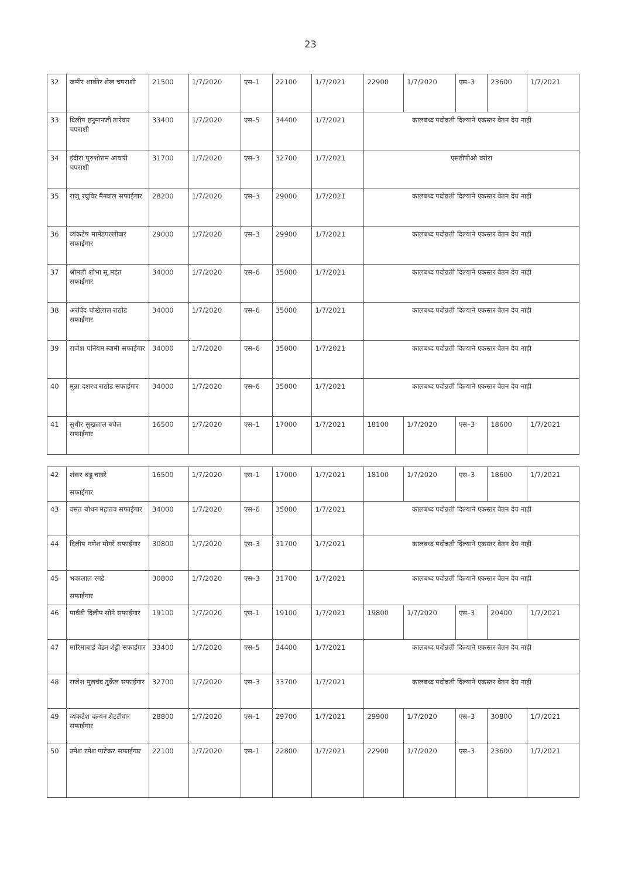23
| 32 | जमीर शाकीर शेख चपराशी | 21500 | 1/7/2020 | एस–1 | 22100 | 1/7/2021 | 22900 | 1/7/2020 | एस–3 | 23600 | 1/7/2021 |
| 33 | दिलीप हनुमानजी तारेवार चपराशी | 33400 | 1/7/2020 | एस–5 | 34400 | 1/7/2021 | कालबध्द पदोन्नती दिल्याने एकस्तर वेतन देय नाही | | | | |
| 34 | इंदीरा पुरुशोत्तम आवारी चपराशी | 31700 | 1/7/2020 | एस–3 | 32700 | 1/7/2021 | एसडीपीओ वरोरा | | | | |
| 35 | राजु रघुविर मैनवाल सफाईगार | 28200 | 1/7/2020 | एस–3 | 29000 | 1/7/2021 | कालबध्द पदोन्नती दिल्याने एकस्तर वेतन देय नाही | | | | |
| 36 | व्यंकटेष मामेडपल्लीवार सफाईगार | 29000 | 1/7/2020 | एस–3 | 29900 | 1/7/2021 | कालबध्द पदोन्नती दिल्याने एकस्तर वेतन देय नाही | | | | |
| 37 | श्रीमती शोभा सु.महंत सफाईगार | 34000 | 1/7/2020 | एस–6 | 35000 | 1/7/2021 | कालबध्द पदोन्नती दिल्याने एकस्तर वेतन देय नाही | | | | |
| 38 | अरविंद चोखेलाल राठोड सफाईगार | 34000 | 1/7/2020 | एस–6 | 35000 | 1/7/2021 | कालबध्द पदोन्नती दिल्याने एकस्तर वेतन देय नाही | | | | |
| 39 | राजेश पनियम स्वामी सफाईगार | 34000 | 1/7/2020 | एस–6 | 35000 | 1/7/2021 | कालबध्द पदोन्नती दिल्याने एकस्तर वेतन देय नाही | | | | |
| 40 | मुन्ना दशरथ राठोड सफाईगार | 34000 | 1/7/2020 | एस–6 | 35000 | 1/7/2021 | कालबध्द पदोन्नती दिल्याने एकस्तर वेतन देय नाही | | | | |
| 41 | सुधीर सुखलाल बघेल सफाईगार | 16500 | 1/7/2020 | एस–1 | 17000 | 1/7/2021 | 18100 | 1/7/2020 | एस–3 | 18600 | 1/7/2021 |
| 42 | शंकर बंडू चावरे सफाईगार | 16500 | 1/7/2020 | एस–1 | 17000 | 1/7/2021 | 18100 | 1/7/2020 | एस–3 | 18600 | 1/7/2021 |
| 43 | वसंत बोधन महातव सफाईगार | 34000 | 1/7/2020 | एस–6 | 35000 | 1/7/2021 | कालबध्द पदोन्नती दिल्याने एकस्तर वेतन देय नाही | | | | |
| 44 | दिलीप गणेश मोगरे सफाईगार | 30800 | 1/7/2020 | एस–3 | 31700 | 1/7/2021 | कालबध्द पदोन्नती दिल्याने एकस्तर वेतन देय नाही | | | | |
| 45 | भवरलाल रगडे सफाईगार | 30800 | 1/7/2020 | एस–3 | 31700 | 1/7/2021 | कालबध्द पदोन्नती दिल्याने एकस्तर वेतन देय नाही | | | | |
| 46 | पार्वती दिलीप सोने सफाईगार | 19100 | 1/7/2020 | एस–1 | 19100 | 1/7/2021 | 19800 | 1/7/2020 | एस–3 | 20400 | 1/7/2021 |
| 47 | मारिमाबाई वेडन शेट्टी सफाईगार | 33400 | 1/7/2020 | एस–5 | 34400 | 1/7/2021 | कालबध्द पदोन्नती दिल्याने एकस्तर वेतन देय नाही | | | | |
| 48 | राजेश मुलचंद तुर्केल सफाईगार | 32700 | 1/7/2020 | एस–3 | 33700 | 1/7/2021 | कालबध्द पदोन्नती दिल्याने एकस्तर वेतन देय नाही | | | | |
| 49 | व्यंकटेश वल्यन शेटटीवार सफाईगार | 28800 | 1/7/2020 | एस–1 | 29700 | 1/7/2021 | 29900 | 1/7/2020 | एस–3 | 30800 | 1/7/2021 |
| 50 | उमेश रमेश पाटेकर सफाईगार | 22100 | 1/7/2020 | एस–1 | 22800 | 1/7/2021 | 22900 | 1/7/2020 | एस–3 | 23600 | 1/7/2021 |